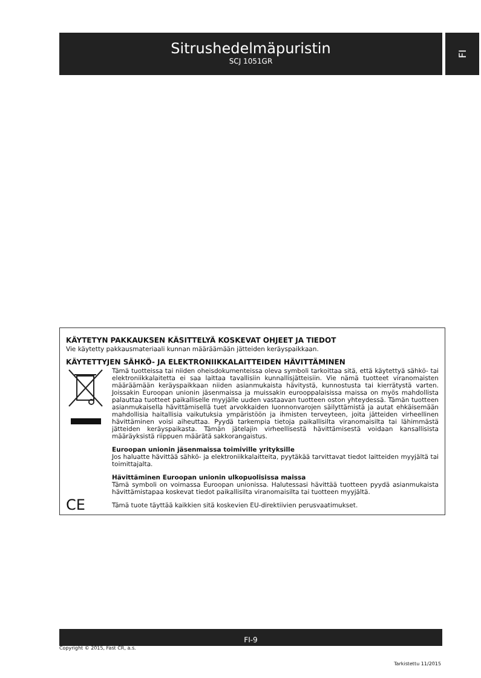Sitrushedelmäpuristin
SCJ 1051GR
FI
KÄYTETYN PAKKAUKSEN KÄSITTELYÄ KOSKEVAT OHJEET JA TIEDOT
Vie käytetty pakkausmateriaali kunnan määräämään jätteiden keräyspaikkaan.
KÄYTETTYJEN SÄHKÖ- JA ELEKTRONIIKKALAITTEIDEN HÄVITTÄMINEN
Tämä tuotteissa tai niiden oheisdokumenteissa oleva symboli tarkoittaa sitä, että käytettyä sähkö- tai elektroniikkalaitetta ei saa laittaa tavallisiin kunnallisjätteisiin. Vie nämä tuotteet viranomaisten määräämään keräyspaikkaan niiden asianmukaista hävitystä, kunnostusta tai kierrätystä varten. Joissakin Euroopan unionin jäsenmaissa ja muissakin eurooppalaisissa maissa on myös mahdollista palauttaa tuotteet paikalliselle myyjälle uuden vastaavan tuotteen oston yhteydessä. Tämän tuotteen asianmukaisella hävittämisellä tuet arvokkaiden luonnonvarojen säilyttämistä ja autat ehkäisemään mahdollisia haitallisia vaikutuksia ympäristöön ja ihmisten terveyteen, joita jätteiden virheellinen hävittäminen voisi aiheuttaa. Pyydä tarkempia tietoja paikallisilta viranomaisilta tai lähimmästä jätteiden keräyspaikasta. Tämän jätelajin virheellisestä hävittämisestä voidaan kansallisista määräyksistä riippuen määrätä sakkorangaistus.
Euroopan unionin jäsenmaissa toimiville yrityksille
Jos haluatte hävittää sähkö- ja elektroniikkalaitteita, pyytäkää tarvittavat tiedot laitteiden myyjältä tai toimittajalta.
Hävittäminen Euroopan unionin ulkopuolisissa maissa
Tämä symboli on voimassa Euroopan unionissa. Halutessasi hävittää tuotteen pyydä asianmukaista hävittämistapaa koskevat tiedot paikallisilta viranomaisilta tai tuotteen myyjältä.
CE
Tämä tuote täyttää kaikkien sitä koskevien EU-direktiivien perusvaatimukset.
FI-9
Copyright © 2015, Fast ČR, a.s.
Tarkistettu 11/2015